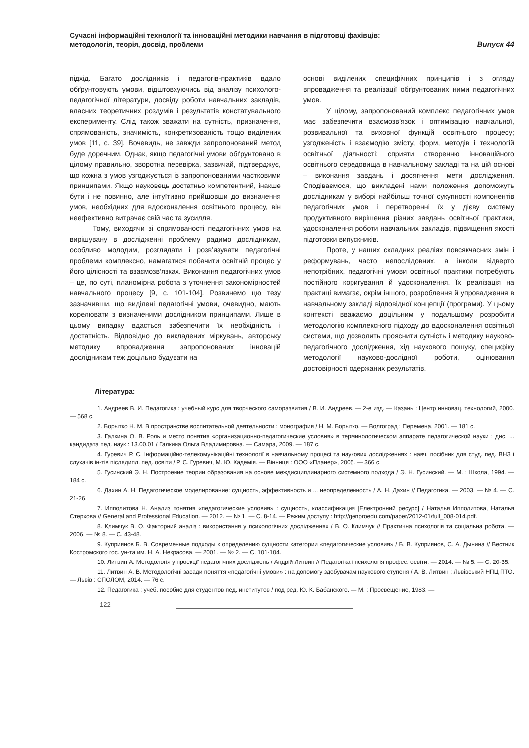Сучасні інформаційні технології та інноваційні методики навчання в підготовці фахівців:
методологія, теорія, досвід, проблеми Випуск 44
підхід. Багато дослідників і педагогів-практиків вдало обґрунтовують умови, відштовхуючись від аналізу психолого-педагогічної літератури, досвіду роботи навчальних закладів, власних теоретичних роздумів і результатів констатувального експерименту. Слід також зважати на сутність, призначення, спрямованість, значимість, конкретизованість тощо виділених умов [11, с. 39]. Вочевидь, не завжди запропонований метод буде доречним. Однак, якщо педагогічні умови обґрунтовано в цілому правильно, зворотна перевірка, зазвичай, підтверджує, що кожна з умов узгоджується із запропонованими частковими принципами. Якщо науковець достатньо компетентний, інакше бути і не повинно, але інтуїтивно прийшовши до визначення умов, необхідних для вдосконалення освітнього процесу, він неефективно витрачає свій час та зусилля.
Тому, виходячи зі спрямованості педагогічних умов на вирішувану в дослідженні проблему радимо дослідникам, особливо молодим, розглядати і розв’язувати педагогічні проблеми комплексно, намагатися побачити освітній процес у його цілісності та взаємозв’язках. Виконання педагогічних умов – це, по суті, планомірна робота з уточнення закономірностей навчального процесу [9, с. 101-104]. Розвинемо цю тезу зазначивши, що виділені педагогічні умови, очевидно, мають корелювати з визначеними дослідником принципами. Лише в цьому випадку вдасться забезпечити їх необхідність і достатність. Відповідно до викладених міркувань, авторську методику впровадження запропонованих інновацій дослідникам теж доцільно будувати на
основі виділених специфічних принципів і з огляду впровадження та реалізації обґрунтованих ними педагогічних умов.
У цілому, запропонований комплекс педагогічних умов має забезпечити взаємозв’язок і оптимізацію навчальної, розвивальної та виховної функцій освітнього процесу; узгодженість і взаємодію змісту, форм, методів і технологій освітньої діяльності; сприяти створенню інноваційного освітнього середовища в навчальному закладі та на цій основі – виконання завдань і досягнення мети дослідження. Сподіваємося, що викладені нами положення допоможуть дослідникам у виборі найбільш точної сукупності компонентів педагогічних умов і перетворенні їх у дієву систему продуктивного вирішення різних завдань освітньої практики, удосконалення роботи навчальних закладів, підвищення якості підготовки випускників.
Проте, у наших складних реаліях повсякчасних змін і реформувань, часто непослідовних, а інколи відверто непотрібних, педагогічні умови освітньої практики потребують постійного коригування й удосконалення. Їх реалізація на практиці вимагає, окрім іншого, розроблення й упровадження в навчальному закладі відповідної концепції (програми). У цьому контексті вважаємо доцільним у подальшому розробити методологію комплексного підходу до вдосконалення освітньої системи, що дозволить прояснити сутність і методику науково-педагогічного дослідження, хід наукового пошуку, специфіку методології науково-дослідної роботи, оцінювання достовірності одержаних результатів.
Література:
1. Андреев В. И. Педагогика : учебный курс для творческого саморазвития / В. И. Андреев. — 2-е изд. — Казань : Центр инновац. технологий, 2000. — 568 с.
2. Борытко Н. М. В пространстве воспитательной деятельности : монография / Н. М. Борытко. — Волгоград : Перемена, 2001. — 181 с.
3. Галкина О. В. Роль и место понятия «организационно-педагогические условия» в терминологическом аппарате педагогической науки : дис. ... кандидата пед. наук : 13.00.01 / Галкина Ольга Владимировна. — Самара, 2009. — 187 с.
4. Гуревич Р. С. Інформаційно-телекомунікаційні технології в навчальному процесі та наукових дослідженнях : навч. посібник для студ. пед. ВНЗ і слухачів ін-тів післядипл. пед. освіти / Р. С. Гуревич, М. Ю. Кадемія. — Вінниця : ООО «Планер», 2005. — 366 с.
5. Гусинский Э. Н. Построение теории образования на основе междисциплинарного системного подхода / Э. Н. Гусинский. — М. : Школа, 1994. — 184 с.
6. Дахин А. Н. Педагогическое моделирование: сущность, эффективность и ... неопределенность / А. Н. Дахин // Педагогика. — 2003. — № 4. — С. 21-26.
7. Ипполитова Н. Анализ понятия «педагогические условия» : сущность, классификация [Електронний ресурс] / Наталья Ипполитова, Наталья Стерхова // General and Professional Education. — 2012. — № 1. — С. 8-14. — Режим доступу : http://genproedu.com/paper/2012-01/full_008-014.pdf.
8. Климчук В. О. Факторний аналіз : використання у психологічних дослідженнях / В. О. Климчук // Практична психологія та соціальна робота. — 2006. — № 8. — С. 43-48.
9. Куприянов Б. В. Современные подходы к определению сущности категории «педагогические условия» / Б. В. Куприянов, С. А. Дынина // Вестник Костромского гос. ун-та им. Н. А. Некрасова. — 2001. — № 2. — С. 101-104.
10. Литвин А. Методологія у проекції педагогічних досліджень / Андрій Литвин // Педагогіка і психологія профес. освіти. — 2014. — № 5. — С. 20-35.
11. Литвин А. В. Методологічні засади поняття «педагогічні умови» : на допомогу здобувачам наукового ступеня / А. В. Литвин ; Львівський НПЦ ПТО. — Львів : СПОЛОМ, 2014. — 76 с.
12. Педагогика : учеб. пособие для студентов пед. институтов / под ред. Ю. К. Бабанского. — М. : Просвещение, 1983. —
122